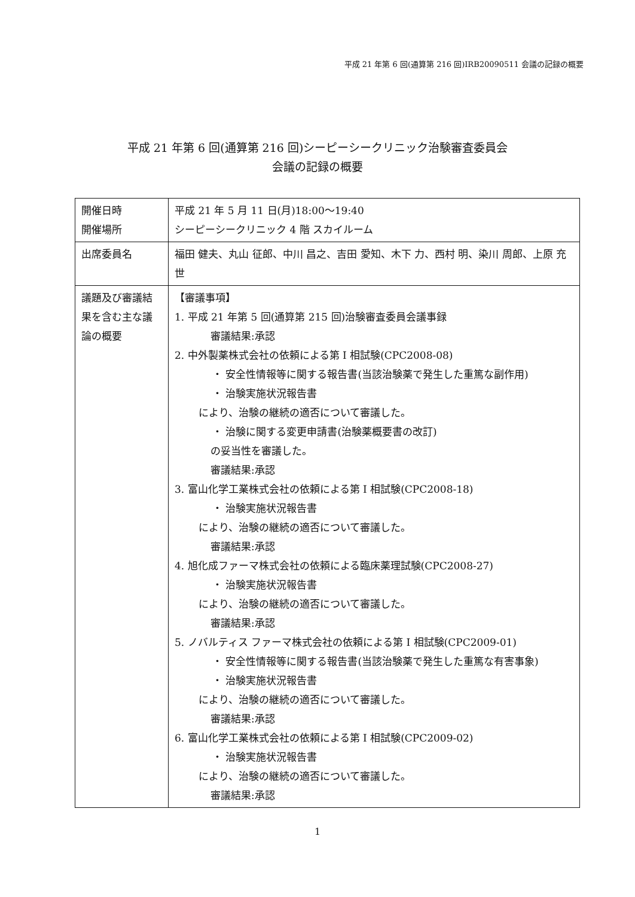平成 21 年第 6 回(通算第 216 回)IRB20090511 会議の記録の概要
平成 21 年第 6 回(通算第 216 回)シーピーシークリニック治験審査委員会
会議の記録の概要
| 開催日時 開催場所 | 平成 21 年 5 月 11 日(月)18:00～19:40 シーピーシークリニック 4 階 スカイルーム |
| 出席委員名 | 福田 健夫、丸山 征郎、中川 昌之、吉田 愛知、木下 力、西村 明、染川 周郎、上原 充世 |
| 議題及び審議結果を含む主な議論の概要 | 【審議事項】 1. 平成 21 年第 5 回(通算第 215 回)治験審査委員会議事録 審議結果:承認 2. 中外製薬株式会社の依頼による第 I 相試験(CPC2008-08) ・ 安全性情報等に関する報告書(当該治験薬で発生した重篤な副作用) ・ 治験実施状況報告書 により、治験の継続の適否について審議した。 ・ 治験に関する変更申請書(治験薬概要書の改訂) の妥当性を審議した。 審議結果:承認 3. 富山化学工業株式会社の依頼による第 I 相試験(CPC2008-18) ・ 治験実施状況報告書 により、治験の継続の適否について審議した。 審議結果:承認 4. 旭化成ファーマ株式会社の依頼による臨床薬理試験(CPC2008-27) ・ 治験実施状況報告書 により、治験の継続の適否について審議した。 審議結果:承認 5. ノバルティス ファーマ株式会社の依頼による第 I 相試験(CPC2009-01) ・ 安全性情報等に関する報告書(当該治験薬で発生した重篤な有害事象) ・ 治験実施状況報告書 により、治験の継続の適否について審議した。 審議結果:承認 6. 富山化学工業株式会社の依頼による第 I 相試験(CPC2009-02) ・ 治験実施状況報告書 により、治験の継続の適否について審議した。 審議結果:承認 |
1